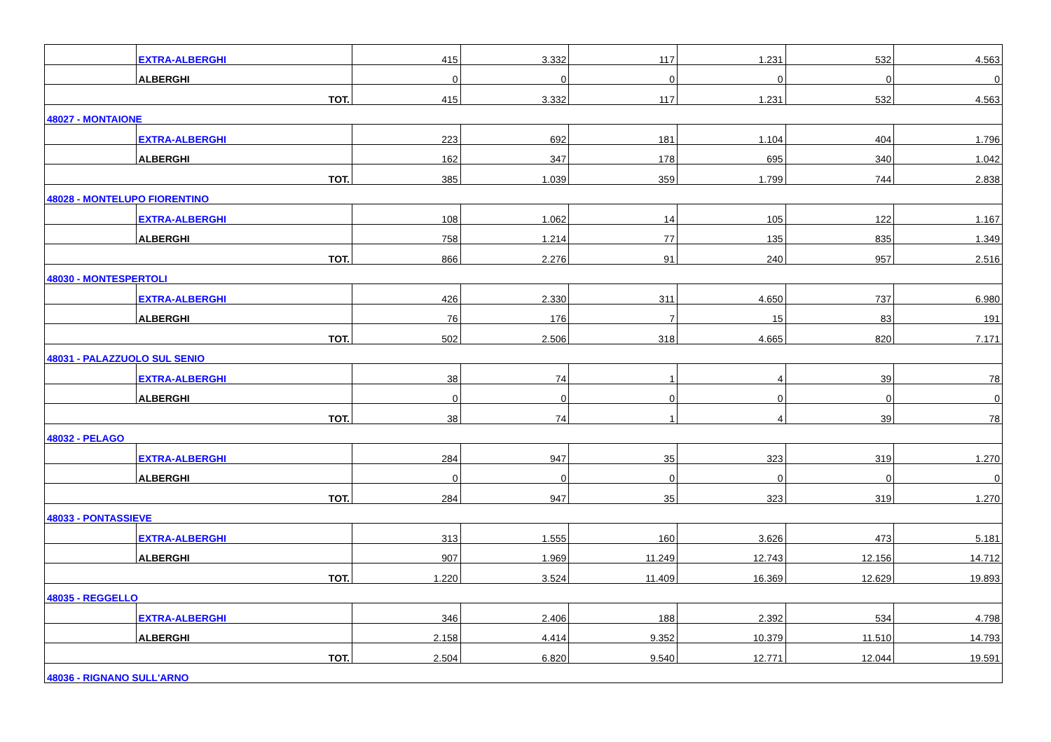| | EXTRA-ALBERGHI | 415 | 3.332 | 117 | 1.231 | 532 | 4.563 |
| | ALBERGHI | 0 | 0 | 0 | 0 | 0 | 0 |
| TOT. | | 415 | 3.332 | 117 | 1.231 | 532 | 4.563 |
| 48027 - MONTAIONE | | | | | | | |
| | EXTRA-ALBERGHI | 223 | 692 | 181 | 1.104 | 404 | 1.796 |
| | ALBERGHI | 162 | 347 | 178 | 695 | 340 | 1.042 |
| TOT. | | 385 | 1.039 | 359 | 1.799 | 744 | 2.838 |
| 48028 - MONTELUPO FIORENTINO | | | | | | | |
| | EXTRA-ALBERGHI | 108 | 1.062 | 14 | 105 | 122 | 1.167 |
| | ALBERGHI | 758 | 1.214 | 77 | 135 | 835 | 1.349 |
| TOT. | | 866 | 2.276 | 91 | 240 | 957 | 2.516 |
| 48030 - MONTESPERTOLI | | | | | | | |
| | EXTRA-ALBERGHI | 426 | 2.330 | 311 | 4.650 | 737 | 6.980 |
| | ALBERGHI | 76 | 176 | 7 | 15 | 83 | 191 |
| TOT. | | 502 | 2.506 | 318 | 4.665 | 820 | 7.171 |
| 48031 - PALAZZUOLO SUL SENIO | | | | | | | |
| | EXTRA-ALBERGHI | 38 | 74 | 1 | 4 | 39 | 78 |
| | ALBERGHI | 0 | 0 | 0 | 0 | 0 | 0 |
| TOT. | | 38 | 74 | 1 | 4 | 39 | 78 |
| 48032 - PELAGO | | | | | | | |
| | EXTRA-ALBERGHI | 284 | 947 | 35 | 323 | 319 | 1.270 |
| | ALBERGHI | 0 | 0 | 0 | 0 | 0 | 0 |
| TOT. | | 284 | 947 | 35 | 323 | 319 | 1.270 |
| 48033 - PONTASSIEVE | | | | | | | |
| | EXTRA-ALBERGHI | 313 | 1.555 | 160 | 3.626 | 473 | 5.181 |
| | ALBERGHI | 907 | 1.969 | 11.249 | 12.743 | 12.156 | 14.712 |
| TOT. | | 1.220 | 3.524 | 11.409 | 16.369 | 12.629 | 19.893 |
| 48035 - REGGELLO | | | | | | | |
| | EXTRA-ALBERGHI | 346 | 2.406 | 188 | 2.392 | 534 | 4.798 |
| | ALBERGHI | 2.158 | 4.414 | 9.352 | 10.379 | 11.510 | 14.793 |
| TOT. | | 2.504 | 6.820 | 9.540 | 12.771 | 12.044 | 19.591 |
| 48036 - RIGNANO SULL'ARNO | | | | | | | |